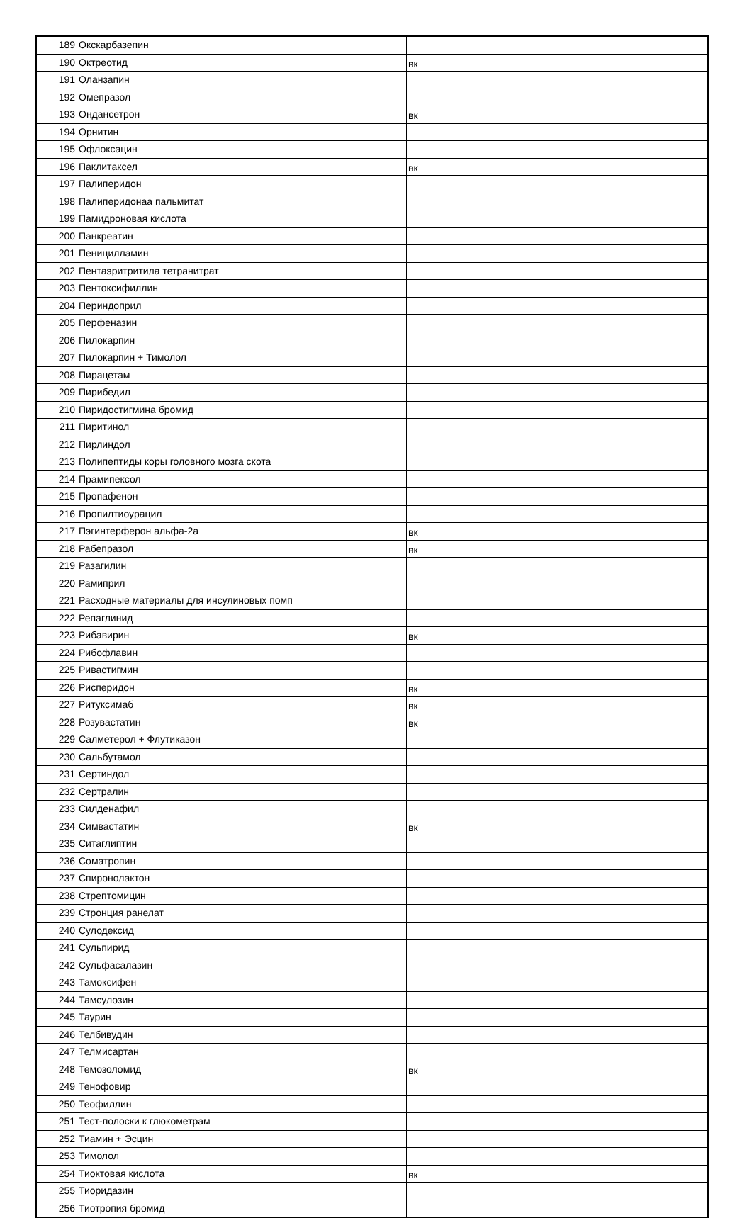| 189 | Окскарбазепин | |
| 190 | Октреотид | вк |
| 191 | Оланзапин | |
| 192 | Омепразол | |
| 193 | Ондансетрон | вк |
| 194 | Орнитин | |
| 195 | Офлоксацин | |
| 196 | Паклитаксел | вк |
| 197 | Палиперидон | |
| 198 | Палиперидонаа пальмитат | |
| 199 | Памидроновая кислота | |
| 200 | Панкреатин | |
| 201 | Пеницилламин | |
| 202 | Пентаэритритила тетранитрат | |
| 203 | Пентоксифиллин | |
| 204 | Периндоприл | |
| 205 | Перфеназин | |
| 206 | Пилокарпин | |
| 207 | Пилокарпин + Тимолол | |
| 208 | Пирацетам | |
| 209 | Пирибедил | |
| 210 | Пиридостигмина бромид | |
| 211 | Пиритинол | |
| 212 | Пирлиндол | |
| 213 | Полипептиды коры головного мозга скота | |
| 214 | Прамипексол | |
| 215 | Пропафенон | |
| 216 | Пропилтиоурацил | |
| 217 | Пэгинтерферон альфа-2а | вк |
| 218 | Рабепразол | вк |
| 219 | Разагилин | |
| 220 | Рамиприл | |
| 221 | Расходные материалы для инсулиновых помп | |
| 222 | Репаглинид | |
| 223 | Рибавирин | вк |
| 224 | Рибофлавин | |
| 225 | Ривастигмин | |
| 226 | Рисперидон | вк |
| 227 | Ритуксимаб | вк |
| 228 | Розувастатин | вк |
| 229 | Салметерол + Флутиказон | |
| 230 | Сальбутамол | |
| 231 | Сертиндол | |
| 232 | Сертралин | |
| 233 | Силденафил | |
| 234 | Симвастатин | вк |
| 235 | Ситаглиптин | |
| 236 | Соматропин | |
| 237 | Спиронолактон | |
| 238 | Стрептомицин | |
| 239 | Стронция ранелат | |
| 240 | Сулодексид | |
| 241 | Сульпирид | |
| 242 | Сульфасалазин | |
| 243 | Тамоксифен | |
| 244 | Тамсулозин | |
| 245 | Таурин | |
| 246 | Телбивудин | |
| 247 | Телмисартан | |
| 248 | Темозоломид | вк |
| 249 | Тенофовир | |
| 250 | Теофиллин | |
| 251 | Тест-полоски к глюкометрам | |
| 252 | Тиамин + Эсцин | |
| 253 | Тимолол | |
| 254 | Тиоктовая кислота | вк |
| 255 | Тиоридазин | |
| 256 | Тиотропия бромид | |